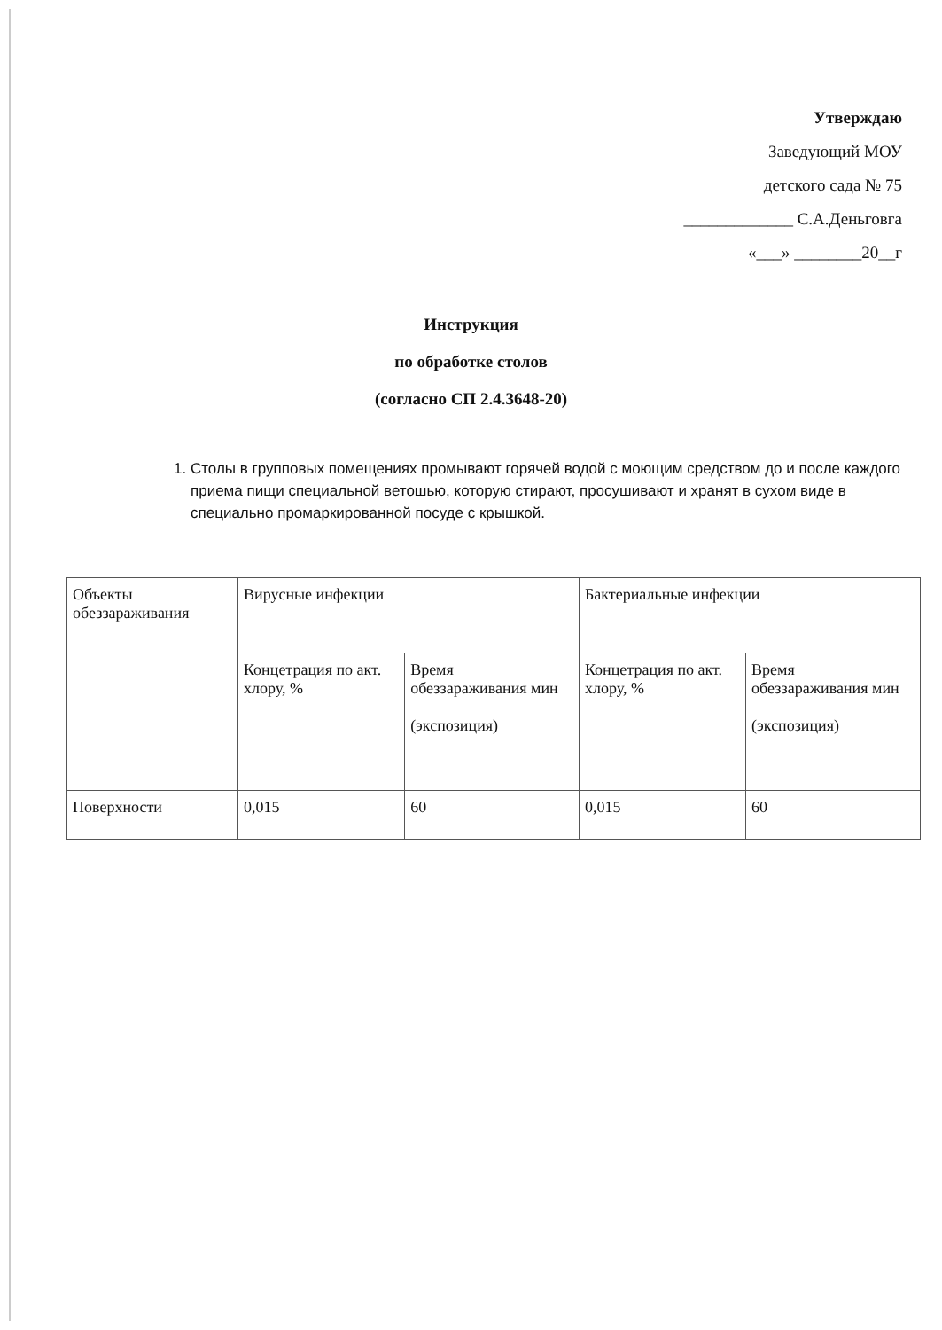Утверждаю
Заведующий МОУ
детского сада № 75
_____________ С.А.Деньговга
«___» ________20__г
Инструкция
по обработке столов
(согласно СП 2.4.3648-20)
1. Столы в групповых помещениях промывают горячей водой с моющим средством до и после каждого приема пищи специальной ветошью, которую стирают, просушивают и хранят в сухом виде в специально промаркированной посуде с крышкой.
| Объекты обеззараживания | Вирусные инфекции | | Бактериальные инфекции | |
| | Концетрация по акт. хлору, % | Время обеззараживания мин (экспозиция) | Концетрация по акт. хлору, % | Время обеззараживания мин (экспозиция) |
| Поверхности | 0,015 | 60 | 0,015 | 60 |